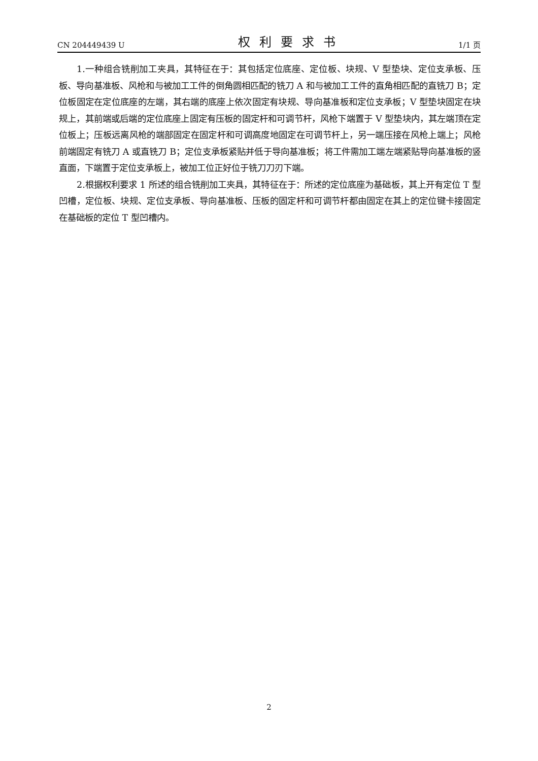CN 204449439 U 权利要求书 1/1 页
1.一种组合铣削加工夹具，其特征在于：其包括定位底座、定位板、块规、V 型垫块、定位支承板、压板、导向基准板、风枪和与被加工工件的倒角圆相匹配的铣刀 A 和与被加工工件的直角相匹配的直铣刀 B；定位板固定在定位底座的左端，其右端的底座上依次固定有块规、导向基准板和定位支承板；V 型垫块固定在块规上，其前端或后端的定位底座上固定有压板的固定杆和可调节杆，风枪下端置于 V 型垫块内，其左端顶在定位板上；压板远离风枪的端部固定在固定杆和可调高度地固定在可调节杆上，另一端压接在风枪上端上；风枪前端固定有铣刀 A 或直铣刀 B；定位支承板紧贴并低于导向基准板；将工件需加工端左端紧贴导向基准板的竖直面，下端置于定位支承板上，被加工位正好位于铣刀刀刃下端。
2.根据权利要求 1 所述的组合铣削加工夹具，其特征在于：所述的定位底座为基础板，其上开有定位 T 型凹槽，定位板、块规、定位支承板、导向基准板、压板的固定杆和可调节杆都由固定在其上的定位键卡接固定在基础板的定位 T 型凹槽内。
2